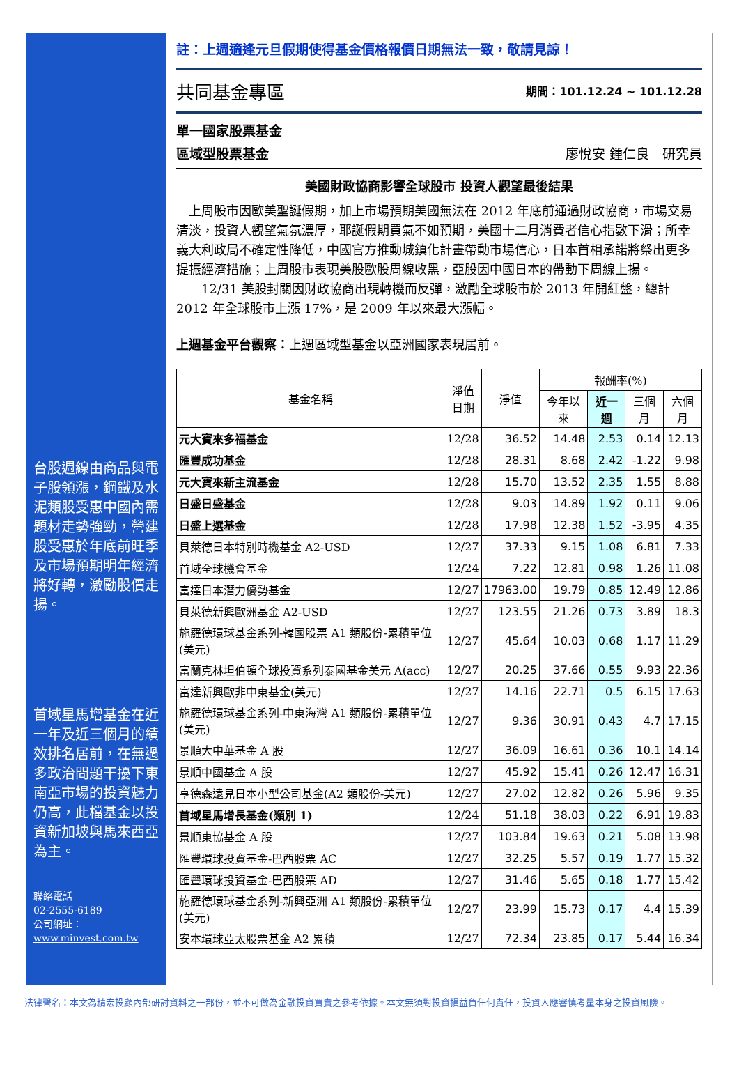台股週線由商品與電子股領漲，鋼鐵及水泥類股受惠中國內需題材走勢強勁，營建股受惠於年底前旺季及市場預期明年經濟將好轉，激勵股價走揚。
首域星馬增基金在近一年及近三個月的績效排名居前，在無過多政治問題干擾下東南亞市場的投資魅力仍高，此檔基金以投資新加坡與馬來西亞為主。
聯絡電話
02-2555-6189
公司網址：
www.minvest.com.tw
註：上週適逢元旦假期使得基金價格報價日期無法一致，敬請見諒！
共同基金專區
期間：101.12.24 ~ 101.12.28
單一國家股票基金
區域型股票基金 廖悅安 鍾仁良　研究員
美國財政協商影響全球股市 投資人觀望最後結果
　上周股市因歐美聖誕假期，加上市場預期美國無法在 2012 年底前通過財政協商，市場交易清淡，投資人觀望氣氛濃厚，耶誕假期買氣不如預期，美國十二月消費者信心指數下滑；所幸義大利政局不確定性降低，中國官方推動城鎮化計畫帶動市場信心，日本首相承諾將祭出更多提振經濟措施；上周股市表現美股歐股周線收黑，亞股因中國日本的帶動下周線上揚。
　　12/31 美股封關因財政協商出現轉機而反彈，激勵全球股市於 2013 年開紅盤，總計 2012 年全球股市上漲 17%，是 2009 年以來最大漲幅。
上週基金平台觀察：上週區域型基金以亞洲國家表現居前。
| 基金名稱 | 淨值 日期 | 淨值 | 報酬率(%) | | | |
| --- | --- | --- | --- | --- | --- | --- |
| | | | 今年以來 | 近一週 | 三個月 | 六個月 |
| 元大寶來多福基金 | 12/28 | 36.52 | 14.48 | 2.53 | 0.14 | 12.13 |
| 匯豐成功基金 | 12/28 | 28.31 | 8.68 | 2.42 | -1.22 | 9.98 |
| 元大寶來新主流基金 | 12/28 | 15.70 | 13.52 | 2.35 | 1.55 | 8.88 |
| 日盛日盛基金 | 12/28 | 9.03 | 14.89 | 1.92 | 0.11 | 9.06 |
| 日盛上選基金 | 12/28 | 17.98 | 12.38 | 1.52 | -3.95 | 4.35 |
| 貝萊德日本特別時機基金 A2-USD | 12/27 | 37.33 | 9.15 | 1.08 | 6.81 | 7.33 |
| 首域全球機會基金 | 12/24 | 7.22 | 12.81 | 0.98 | 1.26 | 11.08 |
| 富達日本潛力優勢基金 | 12/27 | 17963.00 | 19.79 | 0.85 | 12.49 | 12.86 |
| 貝萊德新興歐洲基金 A2-USD | 12/27 | 123.55 | 21.26 | 0.73 | 3.89 | 18.3 |
| 施羅德環球基金系列-韓國股票 A1 類股份-累積單位(美元) | 12/27 | 45.64 | 10.03 | 0.68 | 1.17 | 11.29 |
| 富蘭克林坦伯頓全球投資系列泰國基金美元 A(acc) | 12/27 | 20.25 | 37.66 | 0.55 | 9.93 | 22.36 |
| 富達新興歐非中東基金(美元) | 12/27 | 14.16 | 22.71 | 0.5 | 6.15 | 17.63 |
| 施羅德環球基金系列-中東海灣 A1 類股份-累積單位(美元) | 12/27 | 9.36 | 30.91 | 0.43 | 4.7 | 17.15 |
| 景順大中華基金 A 股 | 12/27 | 36.09 | 16.61 | 0.36 | 10.1 | 14.14 |
| 景順中國基金 A 股 | 12/27 | 45.92 | 15.41 | 0.26 | 12.47 | 16.31 |
| 亨德森遠見日本小型公司基金(A2 類股份-美元) | 12/27 | 27.02 | 12.82 | 0.26 | 5.96 | 9.35 |
| 首域星馬增長基金(類別 1) | 12/24 | 51.18 | 38.03 | 0.22 | 6.91 | 19.83 |
| 景順東協基金 A 股 | 12/27 | 103.84 | 19.63 | 0.21 | 5.08 | 13.98 |
| 匯豐環球投資基金-巴西股票 AC | 12/27 | 32.25 | 5.57 | 0.19 | 1.77 | 15.32 |
| 匯豐環球投資基金-巴西股票 AD | 12/27 | 31.46 | 5.65 | 0.18 | 1.77 | 15.42 |
| 施羅德環球基金系列-新興亞洲 A1 類股份-累積單位(美元) | 12/27 | 23.99 | 15.73 | 0.17 | 4.4 | 15.39 |
| 安本環球亞太股票基金 A2 累積 | 12/27 | 72.34 | 23.85 | 0.17 | 5.44 | 16.34 |
法律聲名：本文為精宏投顧內部研討資料之一部份，並不可做為金融投資買賣之參考依據。本文無須對投資損益負任何責任，投資人應審慎考量本身之投資風險。